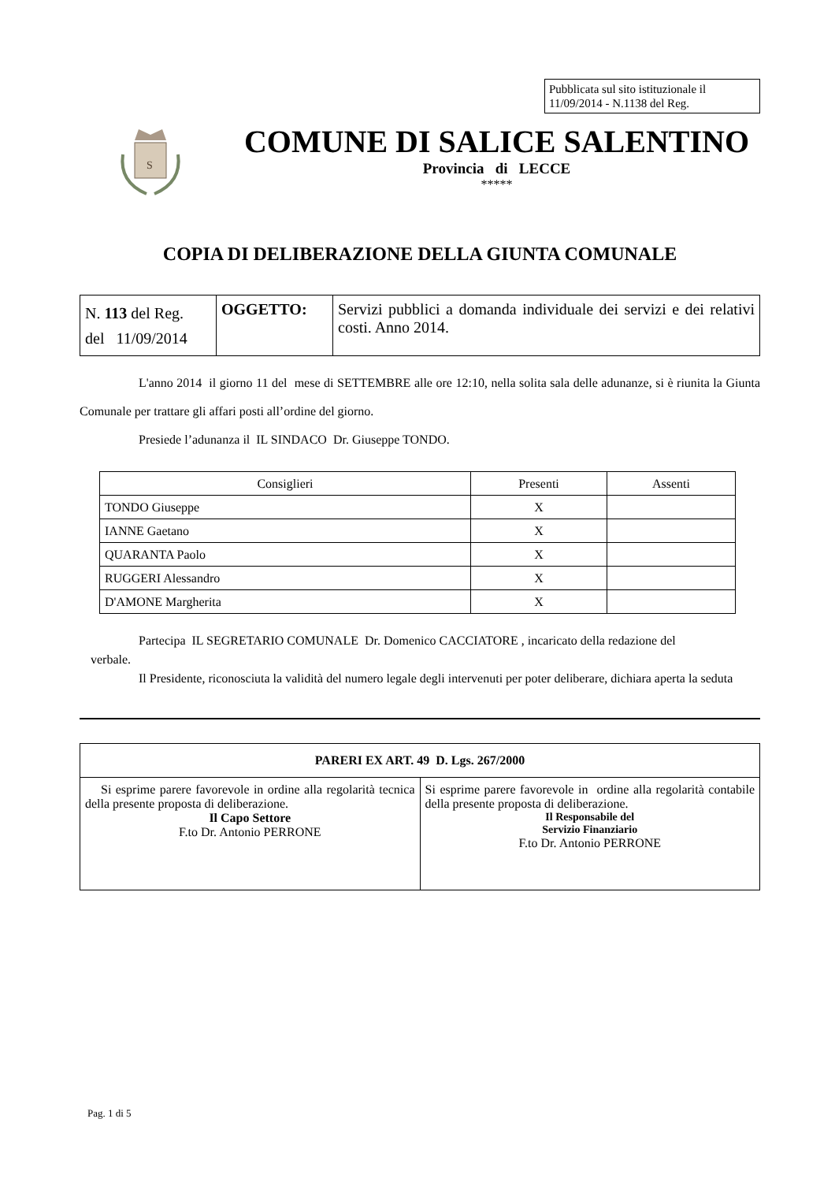Pubblicata sul sito istituzionale il 11/09/2014 - N.1138 del Reg.
S
COMUNE DI SALICE SALENTINO
Provincia di LECCE
*****
COPIA DI DELIBERAZIONE DELLA GIUNTA COMUNALE
| N. 113 del Reg. del 11/09/2014 | OGGETTO: | Servizi pubblici a domanda individuale dei servizi e dei relativi costi. Anno 2014. |
L'anno 2014 il giorno 11 del mese di SETTEMBRE alle ore 12:10, nella solita sala delle adunanze, si è riunita la Giunta Comunale per trattare gli affari posti all’ordine del giorno.
Presiede l’adunanza il IL SINDACO Dr. Giuseppe TONDO.
| Consiglieri | Presenti | Assenti |
| --- | --- | --- |
| TONDO Giuseppe | X | |
| IANNE Gaetano | X | |
| QUARANTA Paolo | X | |
| RUGGERI Alessandro | X | |
| D'AMONE Margherita | X | |
Partecipa IL SEGRETARIO COMUNALE Dr. Domenico CACCIATORE , incaricato della redazione del
verbale.
Il Presidente, riconosciuta la validità del numero legale degli intervenuti per poter deliberare, dichiara aperta la seduta
| PARERI EX ART. 49 D. Lgs. 267/2000 | |
| --- | --- |
| Si esprime parere favorevole in ordine alla regolarità tecnica della presente proposta di deliberazione. Il Capo Settore F.to Dr. Antonio PERRONE | Si esprime parere favorevole in ordine alla regolarità contabile della presente proposta di deliberazione. Il Responsabile del Servizio Finanziario F.to Dr. Antonio PERRONE |
Pag. 1 di 5